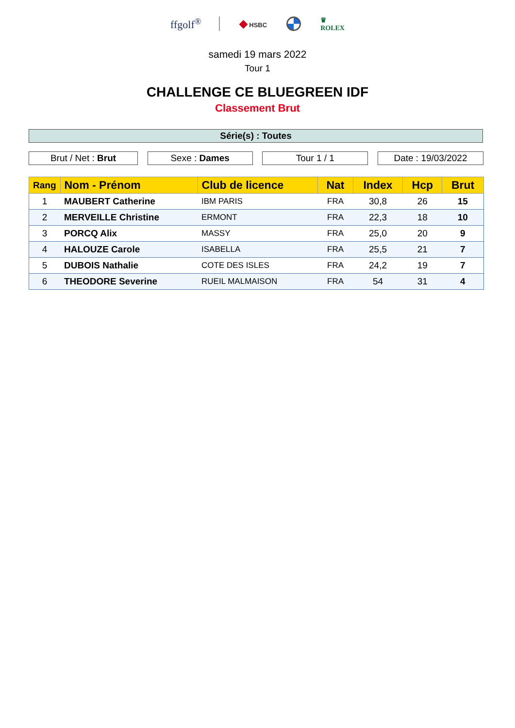ffgolf<sup>®</sup> ◆ HSBC
♛
ROLEX
samedi 19 mars 2022
Tour 1
CHALLENGE CE BLUEGREEN IDF
Classement Brut
Série(s) : Toutes
Brut / Net : Brut Sexe : Dames Tour 1 / 1 Date : 19/03/2022
| Rang | Nom - Prénom | Club de licence | Nat | Index | Hcp | Brut |
| --- | --- | --- | --- | --- | --- | --- |
| 1 | MAUBERT Catherine | IBM PARIS | FRA | 30,8 | 26 | 15 |
| 2 | MERVEILLE Christine | ERMONT | FRA | 22,3 | 18 | 10 |
| 3 | PORCQ Alix | MASSY | FRA | 25,0 | 20 | 9 |
| 4 | HALOUZE Carole | ISABELLA | FRA | 25,5 | 21 | 7 |
| 5 | DUBOIS Nathalie | COTE DES ISLES | FRA | 24,2 | 19 | 7 |
| 6 | THEODORE Severine | RUEIL MALMAISON | FRA | 54 | 31 | 4 |